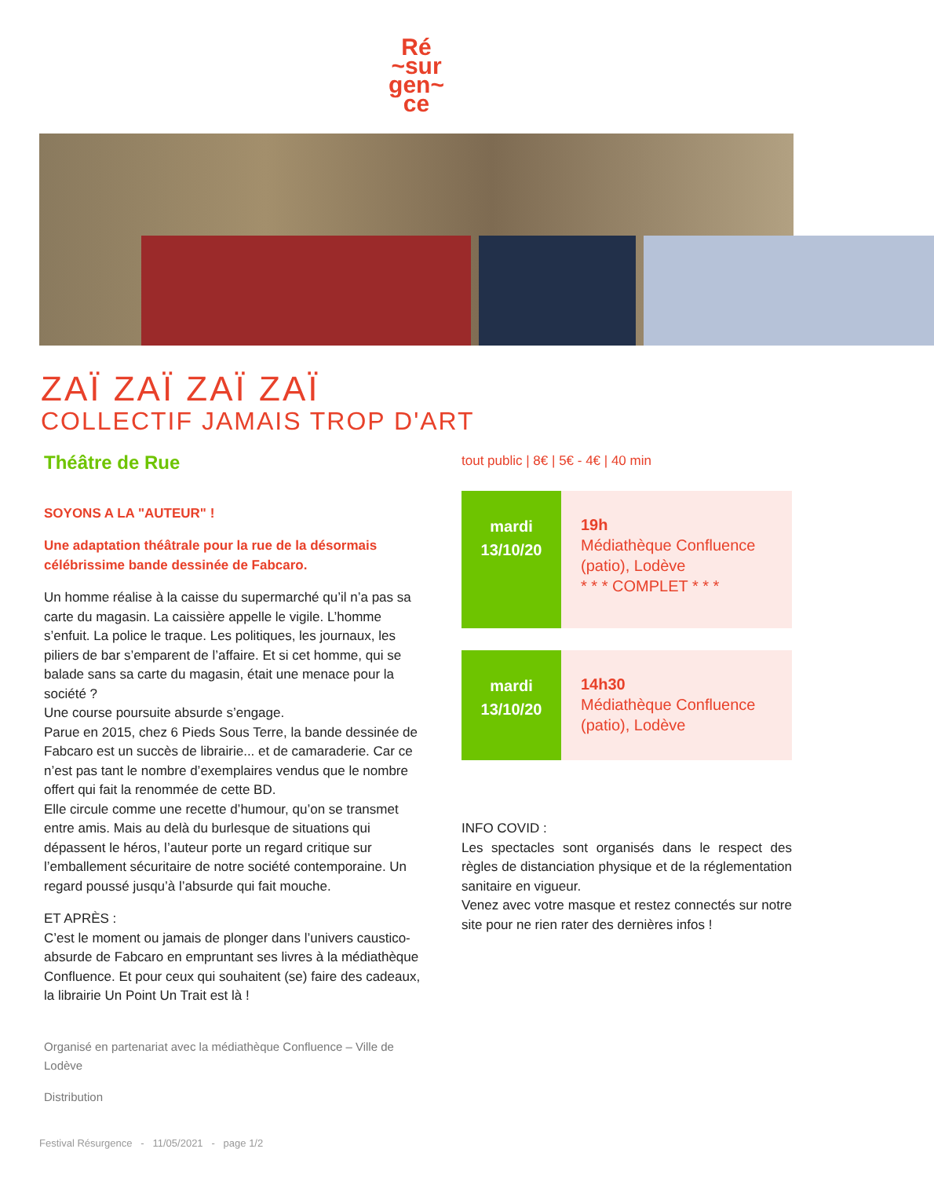Ré
~sur
gen~
ce
ZAÏ ZAÏ ZAÏ ZAÏ
COLLECTIF JAMAIS TROP D'ART
Théâtre de Rue
SOYONS A LA "AUTEUR" !
Une adaptation théâtrale pour la rue de la désormais célébrissime bande dessinée de Fabcaro.
Un homme réalise à la caisse du supermarché qu’il n’a pas sa carte du magasin. La caissière appelle le vigile. L’homme s’enfuit. La police le traque. Les politiques, les journaux, les piliers de bar s’emparent de l’affaire. Et si cet homme, qui se balade sans sa carte du magasin, était une menace pour la société ?
Une course poursuite absurde s’engage.
Parue en 2015, chez 6 Pieds Sous Terre, la bande dessinée de Fabcaro est un succès de librairie... et de camaraderie. Car ce n’est pas tant le nombre d’exemplaires vendus que le nombre offert qui fait la renommée de cette BD.
Elle circule comme une recette d’humour, qu’on se transmet entre amis. Mais au delà du burlesque de situations qui dépassent le héros, l’auteur porte un regard critique sur l’emballement sécuritaire de notre société contemporaine. Un regard poussé jusqu’à l’absurde qui fait mouche.
ET APRÈS :
C’est le moment ou jamais de plonger dans l’univers caustico-absurde de Fabcaro en empruntant ses livres à la médiathèque Confluence. Et pour ceux qui souhaitent (se) faire des cadeaux, la librairie Un Point Un Trait est là !
Organisé en partenariat avec la médiathèque Confluence – Ville de Lodève
Distribution
tout public | 8€ | 5€ - 4€ | 40 min
mardi
13/10/20
19h
Médiathèque Confluence (patio), Lodève
* * * COMPLET * * *
mardi
13/10/20
14h30
Médiathèque Confluence (patio), Lodève
INFO COVID :
Les spectacles sont organisés dans le respect des règles de distanciation physique et de la réglementation sanitaire en vigueur.
Venez avec votre masque et restez connectés sur notre site pour ne rien rater des dernières infos !
Festival Résurgence - 11/05/2021 - page 1/2